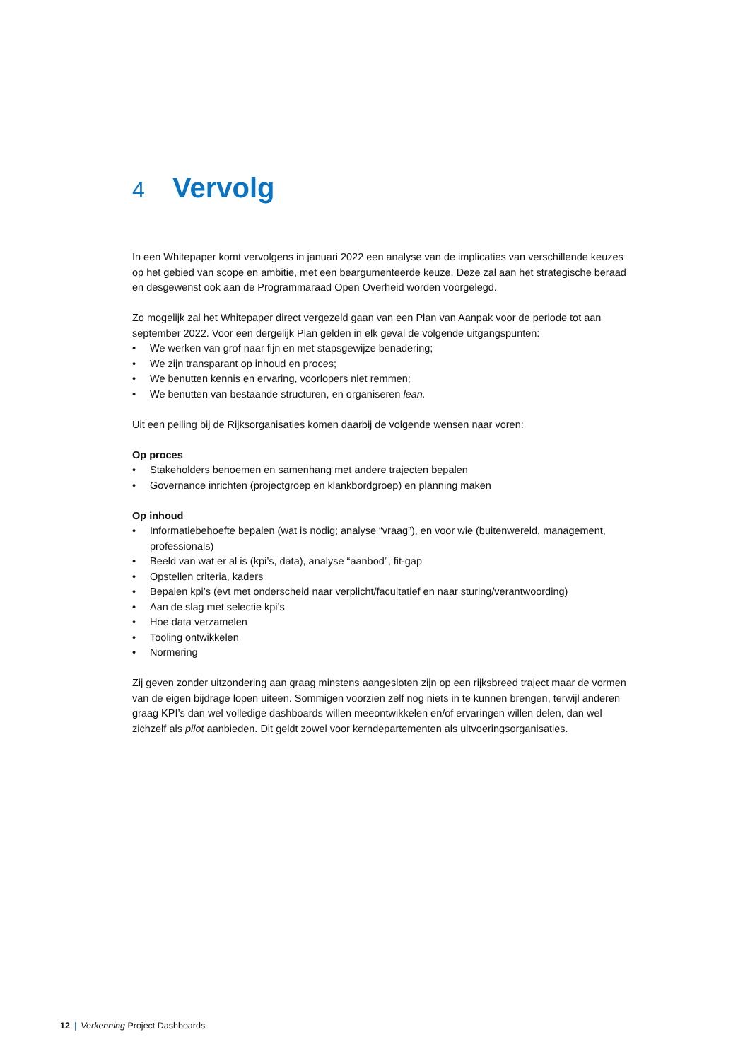4 Vervolg
In een Whitepaper komt vervolgens in januari 2022 een analyse van de implicaties van verschillende keuzes op het gebied van scope en ambitie, met een beargumenteerde keuze. Deze zal aan het strategische beraad en desgewenst ook aan de Programmaraad Open Overheid worden voorgelegd.
Zo mogelijk zal het Whitepaper direct vergezeld gaan van een Plan van Aanpak voor de periode tot aan september 2022. Voor een dergelijk Plan gelden in elk geval de volgende uitgangspunten:
• We werken van grof naar fijn en met stapsgewijze benadering;
• We zijn transparant op inhoud en proces;
• We benutten kennis en ervaring, voorlopers niet remmen;
• We benutten van bestaande structuren, en organiseren lean.
Uit een peiling bij de Rijksorganisaties komen daarbij de volgende wensen naar voren:
Op proces
• Stakeholders benoemen en samenhang met andere trajecten bepalen
• Governance inrichten (projectgroep en klankbordgroep) en planning maken
Op inhoud
• Informatiebehoefte bepalen (wat is nodig; analyse “vraag”), en voor wie (buitenwereld, management, professionals)
• Beeld van wat er al is (kpi’s, data), analyse “aanbod”, fit-gap
• Opstellen criteria, kaders
• Bepalen kpi’s (evt met onderscheid naar verplicht/facultatief en naar sturing/verantwoording)
• Aan de slag met selectie kpi’s
• Hoe data verzamelen
• Tooling ontwikkelen
• Normering
Zij geven zonder uitzondering aan graag minstens aangesloten zijn op een rijksbreed traject maar de vormen van de eigen bijdrage lopen uiteen. Sommigen voorzien zelf nog niets in te kunnen brengen, terwijl anderen graag KPI’s dan wel volledige dashboards willen meeontwikkelen en/of ervaringen willen delen, dan wel zichzelf als pilot aanbieden. Dit geldt zowel voor kerndepartementen als uitvoeringsorganisaties.
12 | Verkenning Project Dashboards